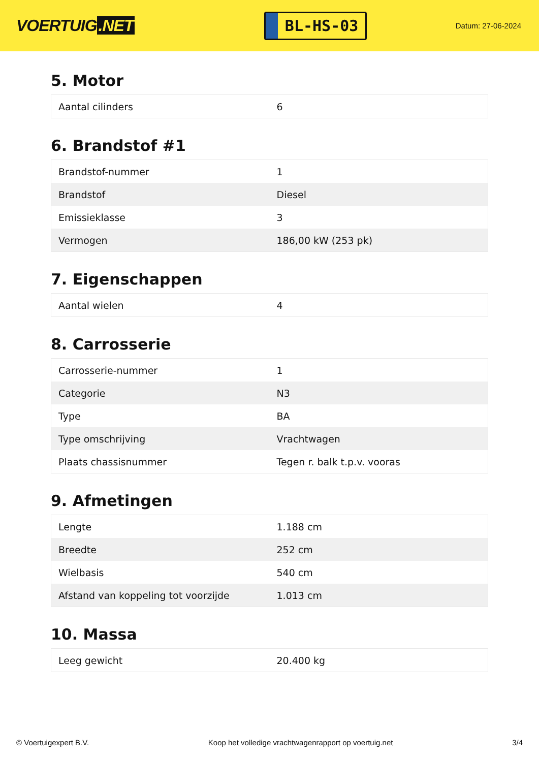VOERTUIG.NET
BL-HS-03
Datum: 27-06-2024
5. Motor
| Aantal cilinders | 6 |
6. Brandstof #1
| Brandstof-nummer | 1 |
| Brandstof | Diesel |
| Emissieklasse | 3 |
| Vermogen | 186,00 kW (253 pk) |
7. Eigenschappen
| Aantal wielen | 4 |
8. Carrosserie
| Carrosserie-nummer | 1 |
| Categorie | N3 |
| Type | BA |
| Type omschrijving | Vrachtwagen |
| Plaats chassisnummer | Tegen r. balk t.p.v. vooras |
9. Afmetingen
| Lengte | 1.188 cm |
| Breedte | 252 cm |
| Wielbasis | 540 cm |
| Afstand van koppeling tot voorzijde | 1.013 cm |
10. Massa
| Leeg gewicht | 20.400 kg |
© Voertuigexpert B.V. Koop het volledige vrachtwagenrapport op voertuig.net 3/4